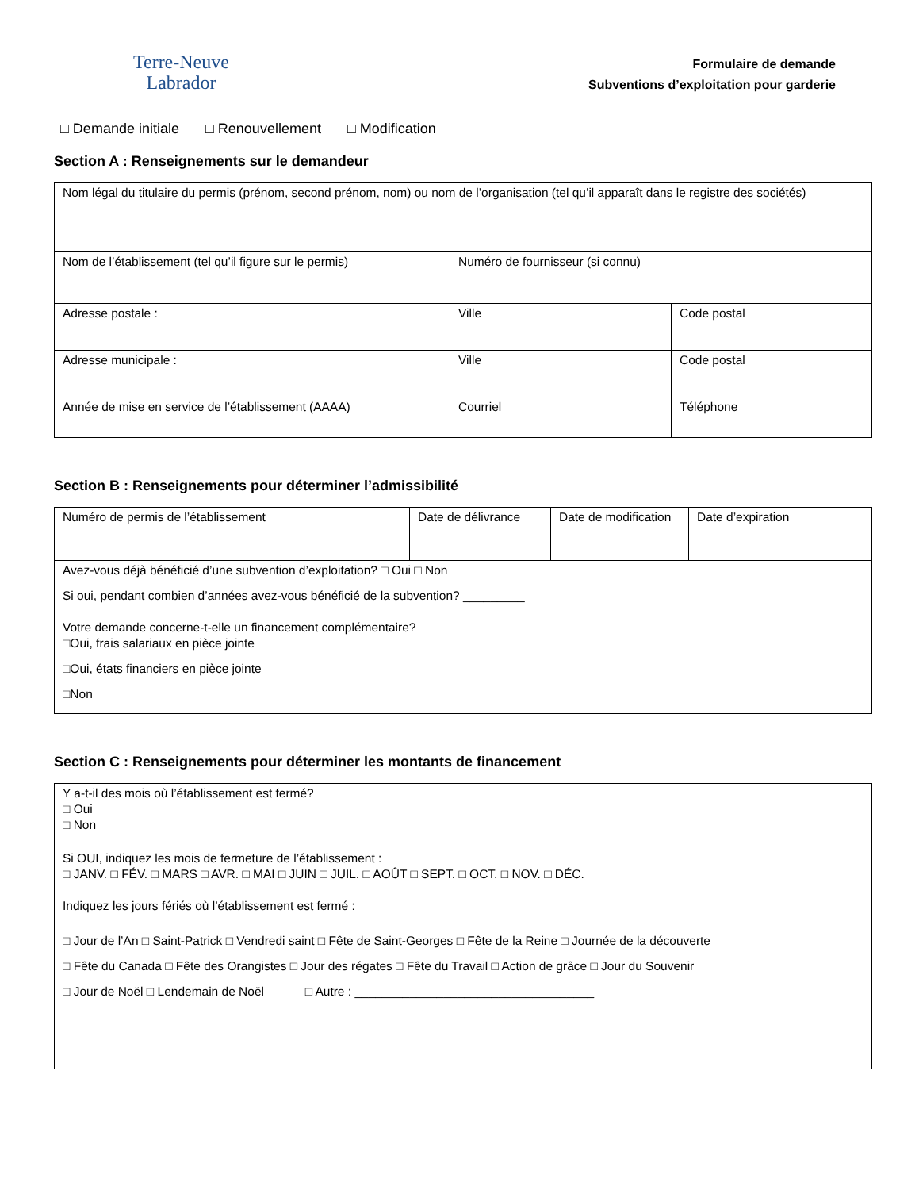Terre-Neuve
Labrador
Formulaire de demande
Subventions d’exploitation pour garderie
□ Demande initiale □ Renouvellement □ Modification
Section A : Renseignements sur le demandeur
| Nom légal du titulaire du permis (prénom, second prénom, nom) ou nom de l’organisation (tel qu’il apparaît dans le registre des sociétés) | | |
| Nom de l’établissement (tel qu’il figure sur le permis) | Numéro de fournisseur (si connu) | |
| Adresse postale : | Ville | Code postal |
| Adresse municipale : | Ville | Code postal |
| Année de mise en service de l’établissement (AAAA) | Courriel | Téléphone |
Section B : Renseignements pour déterminer l’admissibilité
| Numéro de permis de l’établissement | Date de délivrance | Date de modification | Date d’expiration |
| Avez-vous déjà bénéficié d’une subvention d’exploitation? □ Oui □ Non Si oui, pendant combien d’années avez-vous bénéficié de la subvention? _________ Votre demande concerne-t-elle un financement complémentaire? □Oui, frais salariaux en pièce jointe □Oui, états financiers en pièce jointe □Non | | | |
Section C : Renseignements pour déterminer les montants de financement
| Y a-t-il des mois où l’établissement est fermé? □ Oui □ Non Si OUI, indiquez les mois de fermeture de l’établissement : □ JANV. □ FÉV. □ MARS □ AVR. □ MAI □ JUIN □ JUIL. □ AOÛT □ SEPT. □ OCT. □ NOV. □ DÉC. Indiquez les jours fériés où l’établissement est fermé : □ Jour de l’An □ Saint-Patrick □ Vendredi saint □ Fête de Saint-Georges □ Fête de la Reine □ Journée de la découverte □ Fête du Canada □ Fête des Orangistes □ Jour des régates □ Fête du Travail □ Action de grâce □ Jour du Souvenir □ Jour de Noël □ Lendemain de Noël □ Autre : ___________________________________ |